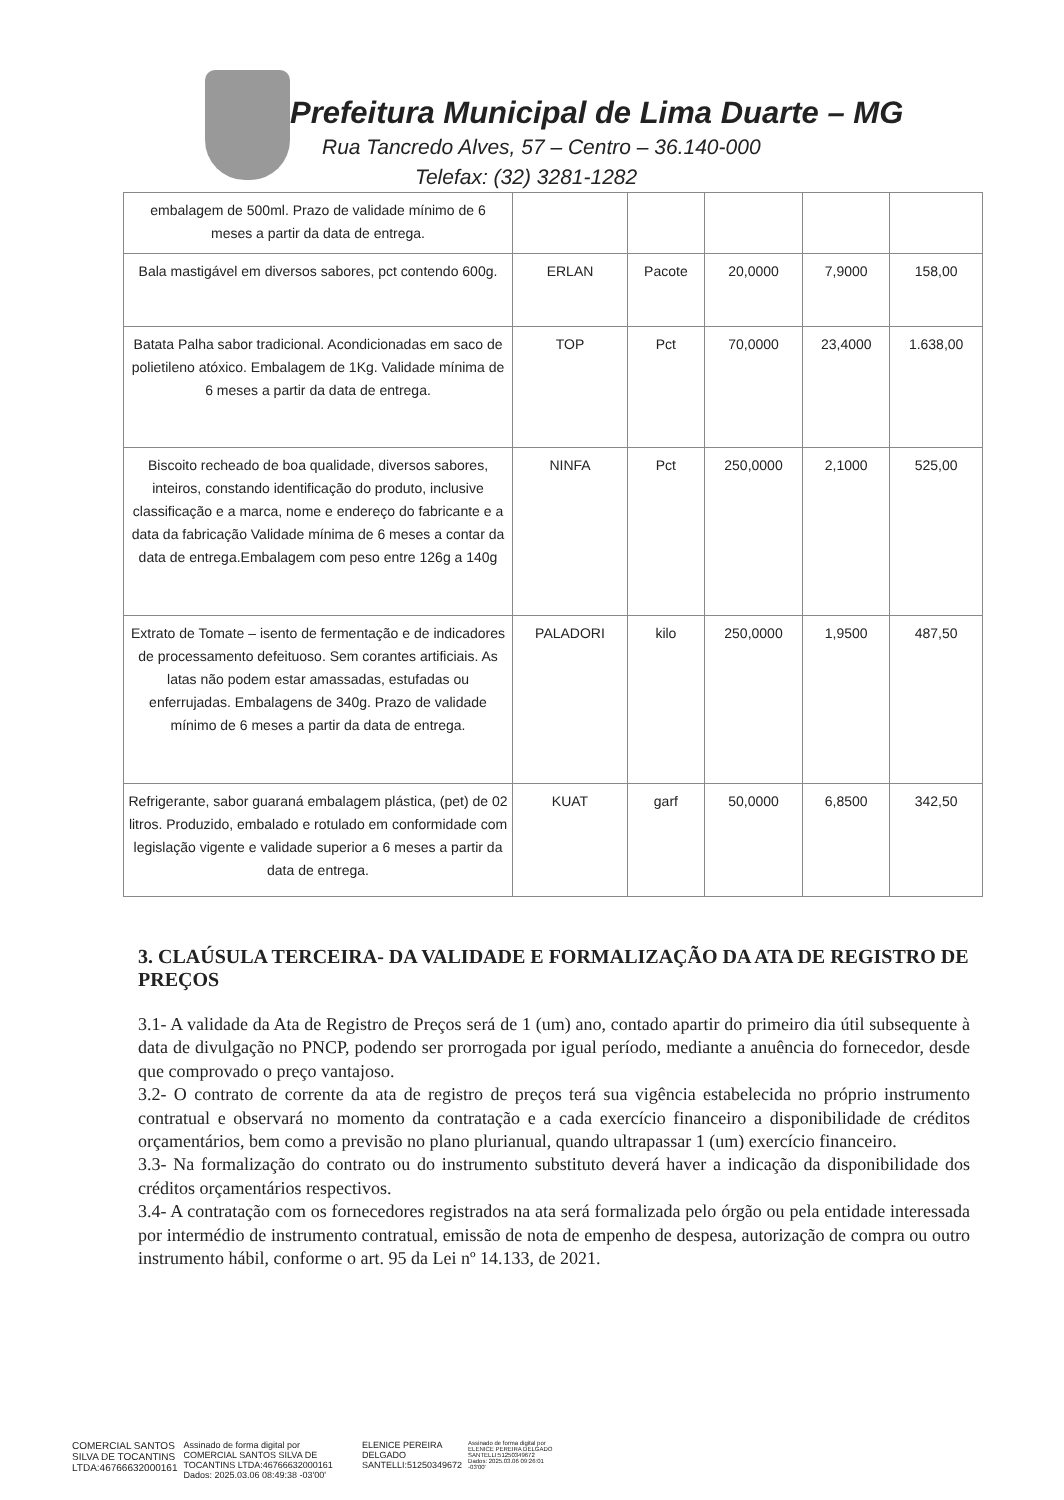Prefeitura Municipal de Lima Duarte – MG
Rua Tancredo Alves, 57 – Centro – 36.140-000
Telefax: (32) 3281-1282
| embalagem de 500ml. Prazo de validade mínimo de 6 meses a partir da data de entrega. | | | | | |
| Bala mastigável em diversos sabores, pct contendo 600g. | ERLAN | Pacote | 20,0000 | 7,9000 | 158,00 |
| Batata Palha sabor tradicional. Acondicionadas em saco de polietileno atóxico. Embalagem de 1Kg. Validade mínima de 6 meses a partir da data de entrega. | TOP | Pct | 70,0000 | 23,4000 | 1.638,00 |
| Biscoito recheado de boa qualidade, diversos sabores, inteiros, constando identificação do produto, inclusive classificação e a marca, nome e endereço do fabricante e a data da fabricação Validade mínima de 6 meses a contar da data de entrega.Embalagem com peso entre 126g a 140g | NINFA | Pct | 250,0000 | 2,1000 | 525,00 |
| Extrato de Tomate – isento de fermentação e de indicadores de processamento defeituoso. Sem corantes artificiais. As latas não podem estar amassadas, estufadas ou enferrujadas. Embalagens de 340g. Prazo de validade mínimo de 6 meses a partir da data de entrega. | PALADORI | kilo | 250,0000 | 1,9500 | 487,50 |
| Refrigerante, sabor guaraná embalagem plástica, (pet) de 02 litros. Produzido, embalado e rotulado em conformidade com legislação vigente e validade superior a 6 meses a partir da data de entrega. | KUAT | garf | 50,0000 | 6,8500 | 342,50 |
3. CLAÚSULA TERCEIRA- DA VALIDADE E FORMALIZAÇÃO DA ATA DE REGISTRO DE PREÇOS
3.1- A validade da Ata de Registro de Preços será de 1 (um) ano, contado apartir do primeiro dia útil subsequente à data de divulgação no PNCP, podendo ser prorrogada por igual período, mediante a anuência do fornecedor, desde que comprovado o preço vantajoso.
3.2- O contrato de corrente da ata de registro de preços terá sua vigência estabelecida no próprio instrumento contratual e observará no momento da contratação e a cada exercício financeiro a disponibilidade de créditos orçamentários, bem como a previsão no plano plurianual, quando ultrapassar 1 (um) exercício financeiro.
3.3- Na formalização do contrato ou do instrumento substituto deverá haver a indicação da disponibilidade dos créditos orçamentários respectivos.
3.4- A contratação com os fornecedores registrados na ata será formalizada pelo órgão ou pela entidade interessada por intermédio de instrumento contratual, emissão de nota de empenho de despesa, autorização de compra ou outro instrumento hábil, conforme o art. 95 da Lei nº 14.133, de 2021.
COMERCIAL SANTOS
SILVA DE TOCANTINS
LTDA:46766632000161
Assinado de forma digital por
COMERCIAL SANTOS SILVA DE
TOCANTINS LTDA:46766632000161
Dados: 2025.03.06 08:49:38 -03'00'
ELENICE PEREIRA
DELGADO
SANTELLI:51250349672
Assinado de forma digital por
ELENICE PEREIRA DELGADO
SANTELLI:51250349672
Dados: 2025.03.06 09:26:01
-03'00'